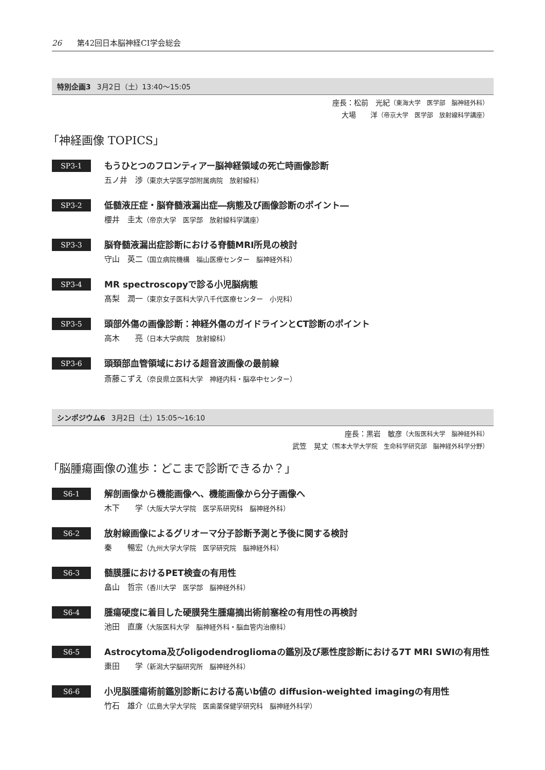26 第42回日本脳神経CI学会総会
特別企画3 3月2日（土）13:40～15:05
座長：松前　光紀（東海大学　医学部　脳神経外科）
大場　　洋（帝京大学　医学部　放射線科学講座）
「神経画像 TOPICS」
SP3-1
もうひとつのフロンティアー脳神経領域の死亡時画像診断
五ノ井　渉（東京大学医学部附属病院　放射線科）
SP3-2
低髄液圧症・脳脊髄液漏出症―病態及び画像診断のポイント―
櫻井　圭太（帝京大学　医学部　放射線科学講座）
SP3-3
脳脊髄液漏出症診断における脊髄MRI所見の検討
守山　英二（国立病院機構　福山医療センター　脳神経外科）
SP3-4
MR spectroscopyで診る小児脳病態
髙梨　潤一（東京女子医科大学八千代医療センター　小児科）
SP3-5
頭部外傷の画像診断：神経外傷のガイドラインとCT診断のポイント
高木　　亮（日本大学病院　放射線科）
SP3-6
頭頚部血管領域における超音波画像の最前線
斎藤こずえ（奈良県立医科大学　神経内科・脳卒中センター）
シンポジウム6 3月2日（土）15:05～16:10
座長：黒岩　敏彦（大阪医科大学　脳神経外科）
武笠　晃丈（熊本大学大学院　生命科学研究部　脳神経外科学分野）
「脳腫瘍画像の進歩：どこまで診断できるか？」
S6-1
解剖画像から機能画像へ、機能画像から分子画像へ
木下　　学（大阪大学大学院　医学系研究科　脳神経外科）
S6-2
放射線画像によるグリオーマ分子診断予測と予後に関する検討
秦　　暢宏（九州大学大学院　医学研究院　脳神経外科）
S6-3
髄膜腫におけるPET検査の有用性
畠山　哲宗（香川大学　医学部　脳神経外科）
S6-4
腫瘍硬度に着目した硬膜発生腫瘍摘出術前塞栓の有用性の再検討
池田　直廉（大阪医科大学　脳神経外科・脳血管内治療科）
S6-5
Astrocytoma及びoligodendrogliomaの鑑別及び悪性度診断における7T MRI SWIの有用性
棗田　　学（新潟大学脳研究所　脳神経外科）
S6-6
小児脳腫瘍術前鑑別診断における高いb値の diffusion-weighted imagingの有用性
竹石　雄介（広島大学大学院　医歯薬保健学研究科　脳神経外科学）